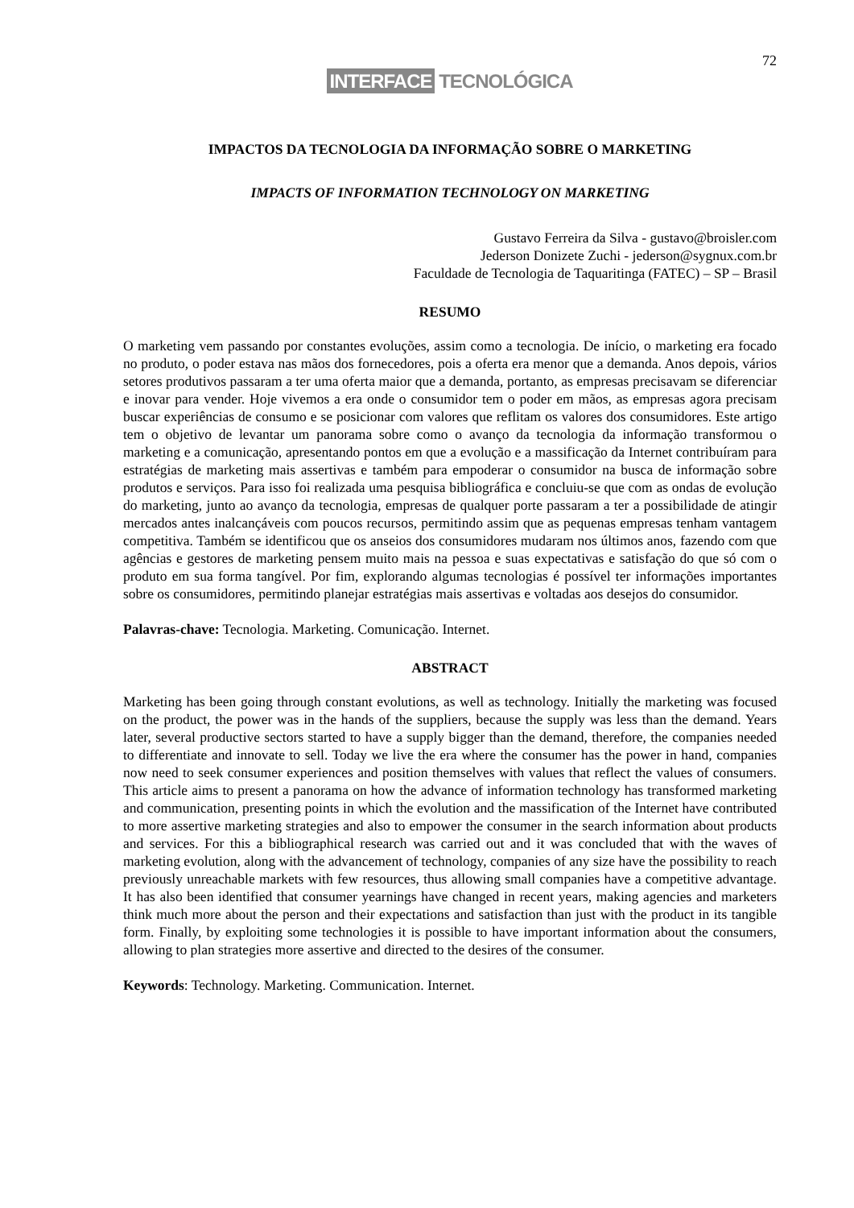72
INTERFACE TECNOLÓGICA
IMPACTOS DA TECNOLOGIA DA INFORMAÇÃO SOBRE O MARKETING
IMPACTS OF INFORMATION TECHNOLOGY ON MARKETING
Gustavo Ferreira da Silva - gustavo@broisler.com
Jederson Donizete Zuchi - jederson@sygnux.com.br
Faculdade de Tecnologia de Taquaritinga (FATEC) – SP – Brasil
RESUMO
O marketing vem passando por constantes evoluções, assim como a tecnologia. De início, o marketing era focado no produto, o poder estava nas mãos dos fornecedores, pois a oferta era menor que a demanda. Anos depois, vários setores produtivos passaram a ter uma oferta maior que a demanda, portanto, as empresas precisavam se diferenciar e inovar para vender. Hoje vivemos a era onde o consumidor tem o poder em mãos, as empresas agora precisam buscar experiências de consumo e se posicionar com valores que reflitam os valores dos consumidores. Este artigo tem o objetivo de levantar um panorama sobre como o avanço da tecnologia da informação transformou o marketing e a comunicação, apresentando pontos em que a evolução e a massificação da Internet contribuíram para estratégias de marketing mais assertivas e também para empoderar o consumidor na busca de informação sobre produtos e serviços. Para isso foi realizada uma pesquisa bibliográfica e concluiu-se que com as ondas de evolução do marketing, junto ao avanço da tecnologia, empresas de qualquer porte passaram a ter a possibilidade de atingir mercados antes inalcançáveis com poucos recursos, permitindo assim que as pequenas empresas tenham vantagem competitiva. Também se identificou que os anseios dos consumidores mudaram nos últimos anos, fazendo com que agências e gestores de marketing pensem muito mais na pessoa e suas expectativas e satisfação do que só com o produto em sua forma tangível. Por fim, explorando algumas tecnologias é possível ter informações importantes sobre os consumidores, permitindo planejar estratégias mais assertivas e voltadas aos desejos do consumidor.
Palavras-chave: Tecnologia. Marketing. Comunicação. Internet.
ABSTRACT
Marketing has been going through constant evolutions, as well as technology. Initially the marketing was focused on the product, the power was in the hands of the suppliers, because the supply was less than the demand. Years later, several productive sectors started to have a supply bigger than the demand, therefore, the companies needed to differentiate and innovate to sell. Today we live the era where the consumer has the power in hand, companies now need to seek consumer experiences and position themselves with values that reflect the values of consumers. This article aims to present a panorama on how the advance of information technology has transformed marketing and communication, presenting points in which the evolution and the massification of the Internet have contributed to more assertive marketing strategies and also to empower the consumer in the search information about products and services. For this a bibliographical research was carried out and it was concluded that with the waves of marketing evolution, along with the advancement of technology, companies of any size have the possibility to reach previously unreachable markets with few resources, thus allowing small companies have a competitive advantage. It has also been identified that consumer yearnings have changed in recent years, making agencies and marketers think much more about the person and their expectations and satisfaction than just with the product in its tangible form. Finally, by exploiting some technologies it is possible to have important information about the consumers, allowing to plan strategies more assertive and directed to the desires of the consumer.
Keywords: Technology. Marketing. Communication. Internet.